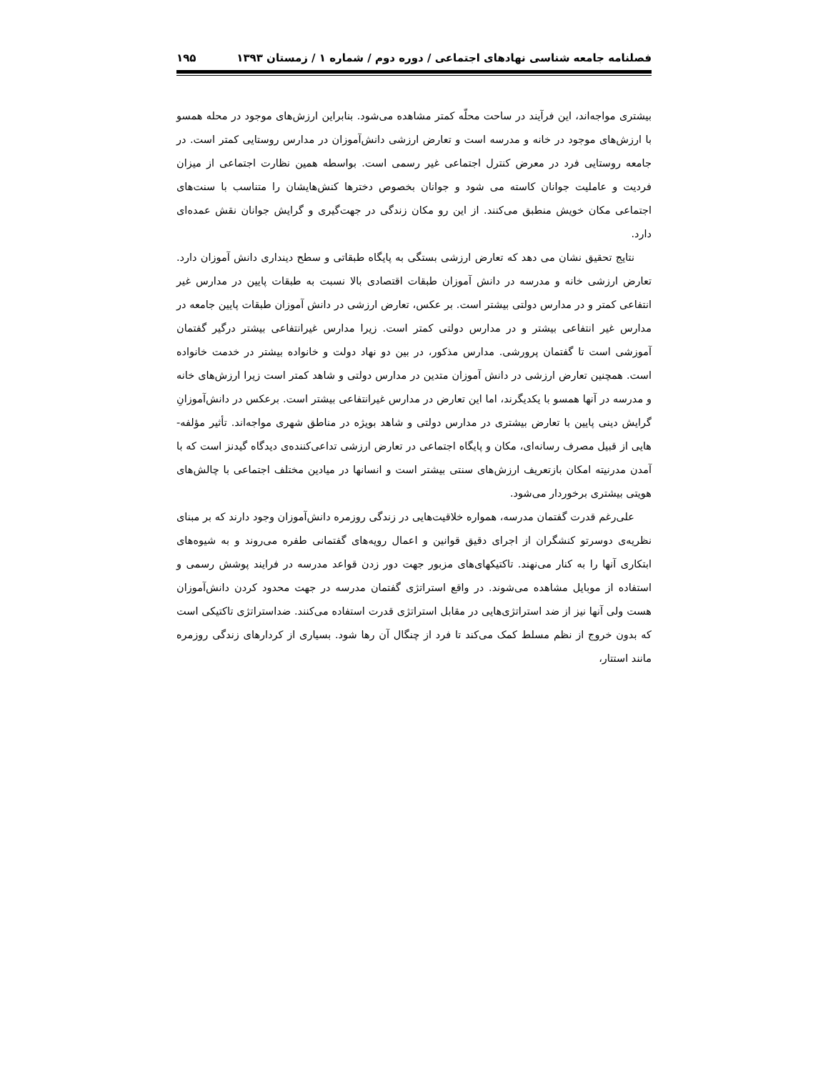فصلنامه جامعه شناسی نهادهای اجتماعی / دوره دوم / شماره ۱ / زمستان ۱۳۹۳ ۱۹۵
بیشتری مواجه‌اند، این فرآیند در ساحت محلّه کمتر مشاهده می‌شود. بنابراین ارزش‌های موجود در محله همسو با ارزش‌های موجود در خانه و مدرسه است و تعارض ارزشی دانش‌آموزان در مدارس روستایی کمتر است. در جامعه روستایی فرد در معرض کنترل اجتماعی غیر رسمی است. بواسطه همین نظارت اجتماعی از میزان فردیت و عاملیت جوانان کاسته می شود و جوانان بخصوص دخترها کنش‌هایشان را متناسب با سنت‌های اجتماعی مکان خویش منطبق می‌کنند. از این رو مکان زندگی در جهت‌گیری و گرایش جوانان نقش عمده‌ای دارد.
نتایج تحقیق نشان می دهد که تعارض ارزشی بستگی به پایگاه طبقاتی و سطح دینداری دانش آموزان دارد. تعارض ارزشی خانه و مدرسه در دانش آموزان طبقات اقتصادی بالا نسبت به طبقات پایین در مدارس غیر انتفاعی کمتر و در مدارس دولتی بیشتر است. بر عکس، تعارض ارزشی در دانش آموزان طبقات پایین جامعه در مدارس غیر انتفاعی بیشتر و در مدارس دولتی کمتر است. زیرا مدارس غیرانتفاعی بیشتر درگیر گفتمان آموزشی است تا گفتمان پرورشی. مدارس مذکور، در بین دو نهاد دولت و خانواده بیشتر در خدمت خانواده است. همچنین تعارض ارزشی در دانش آموزان متدین در مدارس دولتی و شاهد کمتر است زیرا ارزش‌های خانه و مدرسه در آنها همسو با یکدیگرند، اما این تعارض در مدارس غیرانتفاعی بیشتر است. برعکس در دانش‌آموزانِ گرایش دینی پایین با تعارض بیشتری در مدارس دولتی و شاهد بویژه در مناطق شهری مواجه‌اند. تأثیر مؤلفه-هایی از قبیل مصرف رسانه‌ای، مکان و پایگاه اجتماعی در تعارض ارزشی تداعی‌کننده‌ی دیدگاه گیدنز است که با آمدن مدرنیته امکان بازتعریف ارزش‌های سنتی بیشتر است و انسانها در میادین مختلف اجتماعی با چالش‌های هویتی بیشتری برخوردار می‌شود.
علی‌رغم قدرت گفتمان مدرسه، همواره خلاقیت‌هایی در زندگی روزمره دانش‌آموزان وجود دارند که بر مبنای نظریه‌ی دوسرتو کنشگران از اجرای دقیق قوانین و اعمال رویه‌های گفتمانی طفره می‌روند و به شیوه‌های ابتکاری آنها را به کنار می‌نهند. تاکتیکهای‌های مزبور جهت دور زدن قواعد مدرسه در فرایند پوشش رسمی و استفاده از موبایل مشاهده می‌شوند. در واقع استراتژی گفتمان مدرسه در جهت محدود کردن دانش‌آموزان هست ولی آنها نیز از ضد استراتژی‌هایی در مقابل استراتژی قدرت استفاده می‌کنند. ضداستراتژی تاکتیکی است که بدون خروج از نظم مسلط کمک می‌کند تا فرد از چنگال آن رها شود. بسیاری از کردارهای زندگی روزمره مانند استتار،